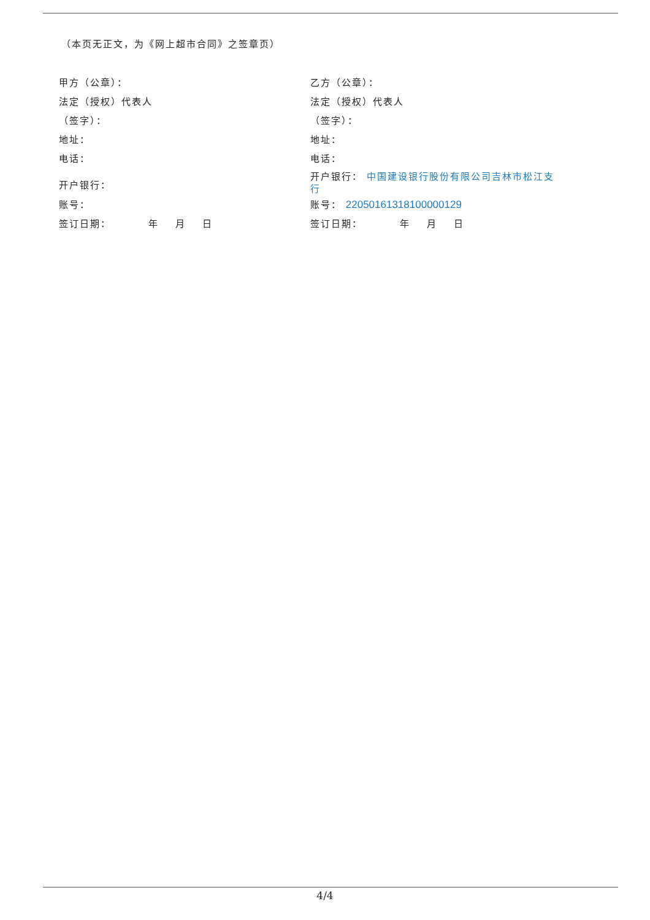（本页无正文，为《网上超市合同》之签章页）
| 甲方（公章）： | 乙方（公章）： |
| 法定（授权）代表人 | 法定（授权）代表人 |
| （签字）： | （签字）： |
| 地址： | 地址： |
| 电话： | 电话： |
| 开户银行： | 开户银行： 中国建设银行股份有限公司吉林市松江支行 |
| 账号： | 账号： 22050161318100000129 |
| 签订日期： 年 月 日 | 签订日期： 年 月 日 |
4/4